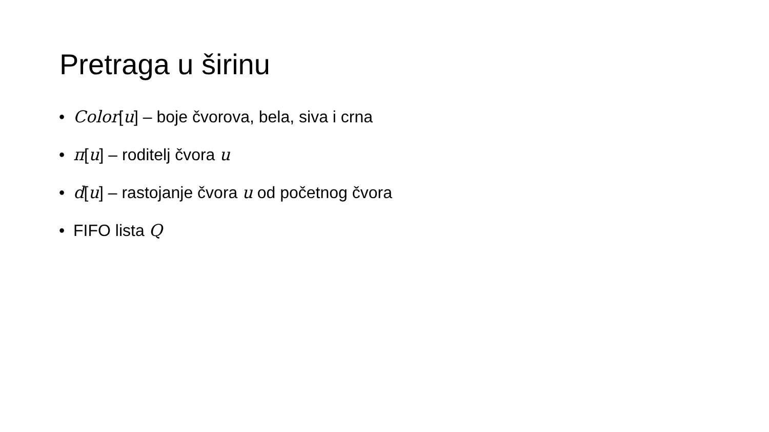Pretraga u širinu
• Color[u] – boje čvorova, bela, siva i crna
• π[u] – roditelj čvora u
• d[u] – rastojanje čvora u od početnog čvora
• FIFO lista Q